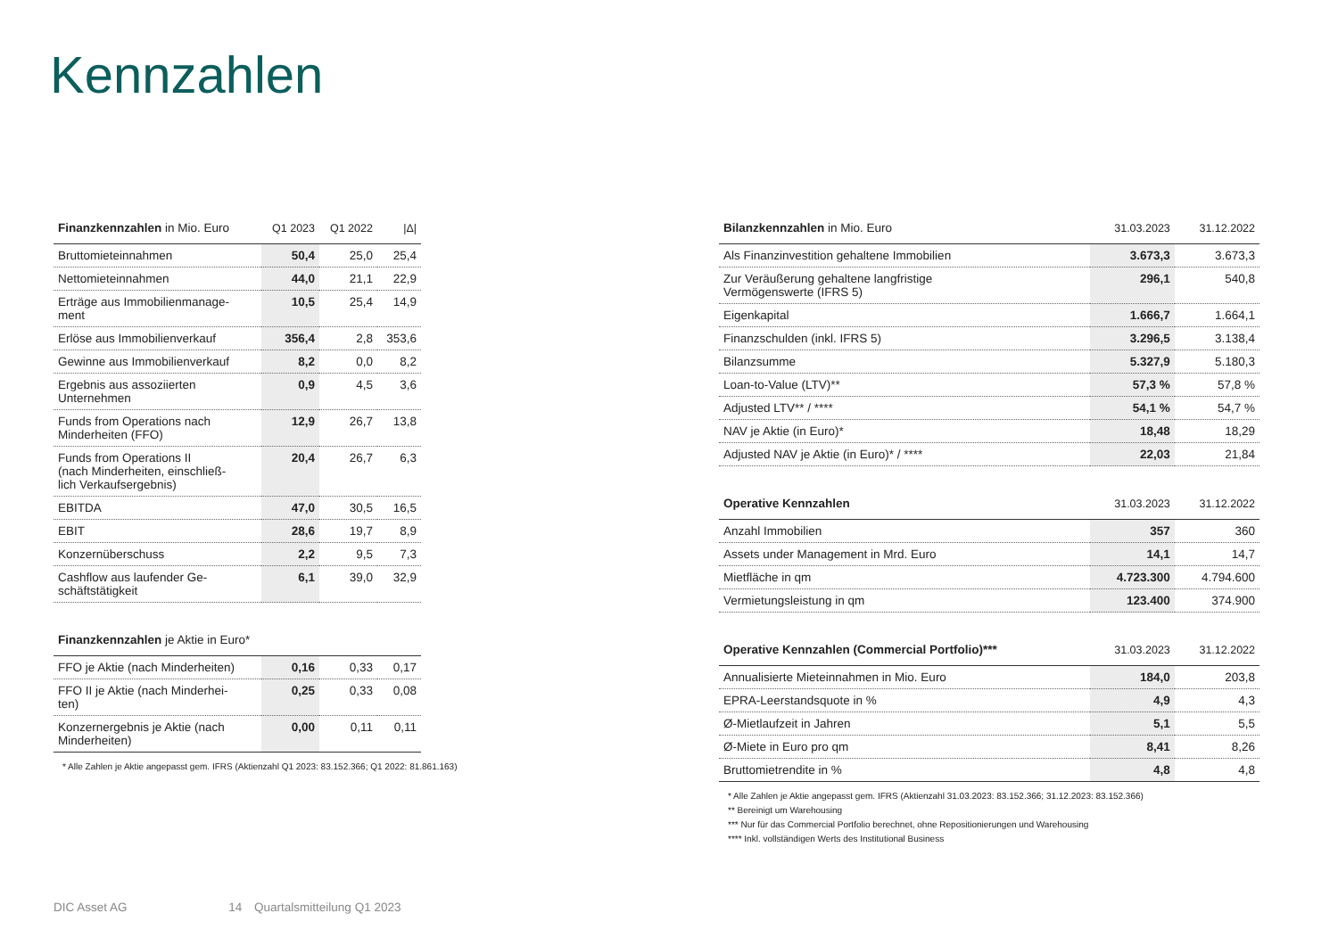Kennzahlen
| Finanzkennzahlen in Mio. Euro | Q1 2023 | Q1 2022 | /Δ/ |
| --- | --- | --- | --- |
| Bruttomieteinnahmen | 50,4 | 25,0 | 25,4 |
| Nettomieteinnahmen | 44,0 | 21,1 | 22,9 |
| Erträge aus Immobilienmanage- ment | 10,5 | 25,4 | 14,9 |
| Erlöse aus Immobilienverkauf | 356,4 | 2,8 | 353,6 |
| Gewinne aus Immobilienverkauf | 8,2 | 0,0 | 8,2 |
| Ergebnis aus assoziierten Unternehmen | 0,9 | 4,5 | 3,6 |
| Funds from Operations nach Minderheiten (FFO) | 12,9 | 26,7 | 13,8 |
| Funds from Operations II (nach Minderheiten, einschließ- lich Verkaufsergebnis) | 20,4 | 26,7 | 6,3 |
| EBITDA | 47,0 | 30,5 | 16,5 |
| EBIT | 28,6 | 19,7 | 8,9 |
| Konzernüberschuss | 2,2 | 9,5 | 7,3 |
| Cashflow aus laufender Ge- schäftstätigkeit | 6,1 | 39,0 | 32,9 |
| Finanzkennzahlen je Aktie in Euro* | | | |
| FFO je Aktie (nach Minderheiten) | 0,16 | 0,33 | 0,17 |
| FFO II je Aktie (nach Minderhei- ten) | 0,25 | 0,33 | 0,08 |
| Konzernergebnis je Aktie (nach Minderheiten) | 0,00 | 0,11 | 0,11 |
* Alle Zahlen je Aktie angepasst gem. IFRS (Aktienzahl Q1 2023: 83.152.366; Q1 2022: 81.861.163)
| Bilanzkennzahlen in Mio. Euro | 31.03.2023 | 31.12.2022 |
| --- | --- | --- |
| Als Finanzinvestition gehaltene Immobilien | 3.673,3 | 3.673,3 |
| Zur Veräußerung gehaltene langfristige Vermögenswerte (IFRS 5) | 296,1 | 540,8 |
| Eigenkapital | 1.666,7 | 1.664,1 |
| Finanzschulden (inkl. IFRS 5) | 3.296,5 | 3.138,4 |
| Bilanzsumme | 5.327,9 | 5.180,3 |
| Loan-to-Value (LTV)** | 57,3 % | 57,8 % |
| Adjusted LTV** / **** | 54,1 % | 54,7 % |
| NAV je Aktie (in Euro)* | 18,48 | 18,29 |
| Adjusted NAV je Aktie (in Euro)* / **** | 22,03 | 21,84 |
| Operative Kennzahlen | 31.03.2023 | 31.12.2022 |
| Anzahl Immobilien | 357 | 360 |
| Assets under Management in Mrd. Euro | 14,1 | 14,7 |
| Mietfläche in qm | 4.723.300 | 4.794.600 |
| Vermietungsleistung in qm | 123.400 | 374.900 |
| Operative Kennzahlen (Commercial Portfolio)*** | 31.03.2023 | 31.12.2022 |
| Annualisierte Mieteinnahmen in Mio. Euro | 184,0 | 203,8 |
| EPRA-Leerstandsquote in % | 4,9 | 4,3 |
| Ø-Mietlaufzeit in Jahren | 5,1 | 5,5 |
| Ø-Miete in Euro pro qm | 8,41 | 8,26 |
| Bruttomietrendite in % | 4,8 | 4,8 |
* Alle Zahlen je Aktie angepasst gem. IFRS (Aktienzahl 31.03.2023: 83.152.366; 31.12.2023: 83.152.366)
** Bereinigt um Warehousing
*** Nur für das Commercial Portfolio berechnet, ohne Repositionierungen und Warehousing
**** Inkl. vollständigen Werts des Institutional Business
DIC Asset AG 14 Quartalsmitteilung Q1 2023